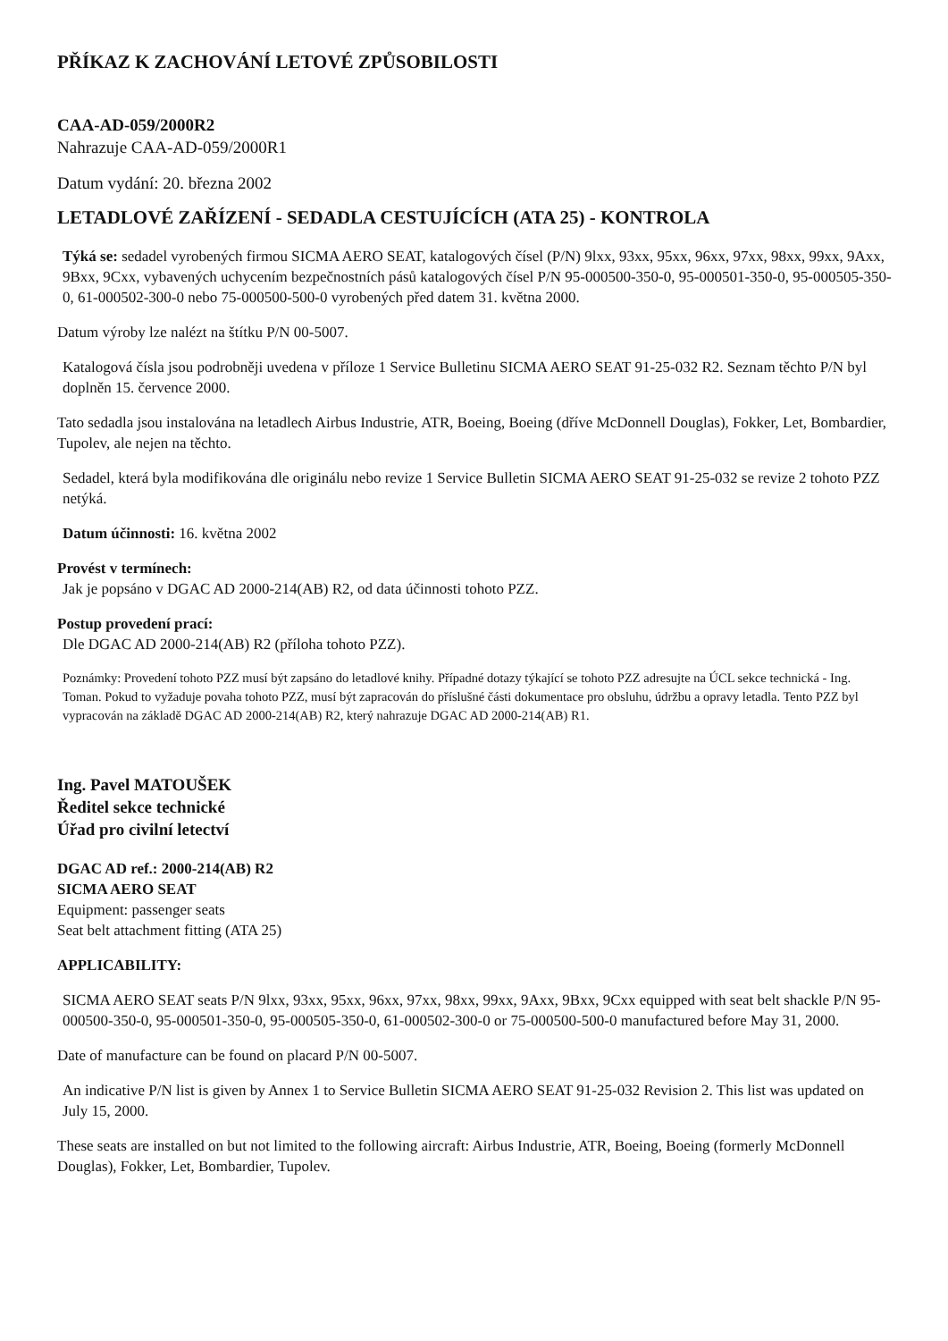PŘÍKAZ K ZACHOVÁNÍ LETOVÉ ZPŮSOBILOSTI
CAA-AD-059/2000R2
Nahrazuje CAA-AD-059/2000R1
Datum vydání: 20. března 2002
LETADLOVÉ ZAŘÍZENÍ - SEDADLA CESTUJÍCÍCH (ATA 25) - KONTROLA
Týká se: sedadel vyrobených firmou SICMA AERO SEAT, katalogových čísel (P/N) 9lxx, 93xx, 95xx, 96xx, 97xx, 98xx, 99xx, 9Axx, 9Bxx, 9Cxx, vybavených uchycením bezpečnostních pásů katalogových čísel P/N 95-000500-350-0, 95-000501-350-0, 95-000505-350-0, 61-000502-300-0 nebo 75-000500-500-0 vyrobených před datem 31. května 2000.
Datum výroby lze nalézt na štítku P/N 00-5007.
Katalogová čísla jsou podrobněji uvedena v příloze 1 Service Bulletinu SICMA AERO SEAT 91-25-032 R2. Seznam těchto P/N byl doplněn 15. července 2000.
Tato sedadla jsou instalována na letadlech Airbus Industrie, ATR, Boeing, Boeing (dříve McDonnell Douglas), Fokker, Let, Bombardier, Tupolev, ale nejen na těchto.
Sedadel, která byla modifikována dle originálu nebo revize 1 Service Bulletin SICMA AERO SEAT 91-25-032 se revize 2 tohoto PZZ netýká.
Datum účinnosti: 16. května 2002
Provést v termínech:
Jak je popsáno v DGAC AD 2000-214(AB) R2, od data účinnosti tohoto PZZ.
Postup provedení prací:
Dle DGAC AD 2000-214(AB) R2 (příloha tohoto PZZ).
Poznámky: Provedení tohoto PZZ musí být zapsáno do letadlové knihy. Případné dotazy týkající se tohoto PZZ adresujte na ÚCL sekce technická - Ing. Toman. Pokud to vyžaduje povaha tohoto PZZ, musí být zapracován do příslušné části dokumentace pro obsluhu, údržbu a opravy letadla. Tento PZZ byl vypracován na základě DGAC AD 2000-214(AB) R2, který nahrazuje DGAC AD 2000-214(AB) R1.
Ing. Pavel MATOUŠEK
Ředitel sekce technické
Úřad pro civilní letectví
DGAC AD ref.: 2000-214(AB) R2
SICMA AERO SEAT
Equipment: passenger seats
Seat belt attachment fitting (ATA 25)
APPLICABILITY:
SICMA AERO SEAT seats P/N 9lxx, 93xx, 95xx, 96xx, 97xx, 98xx, 99xx, 9Axx, 9Bxx, 9Cxx equipped with seat belt shackle P/N 95-000500-350-0, 95-000501-350-0, 95-000505-350-0, 61-000502-300-0 or 75-000500-500-0 manufactured before May 31, 2000.
Date of manufacture can be found on placard P/N 00-5007.
An indicative P/N list is given by Annex 1 to Service Bulletin SICMA AERO SEAT 91-25-032 Revision 2. This list was updated on July 15, 2000.
These seats are installed on but not limited to the following aircraft: Airbus Industrie, ATR, Boeing, Boeing (formerly McDonnell Douglas), Fokker, Let, Bombardier, Tupolev.